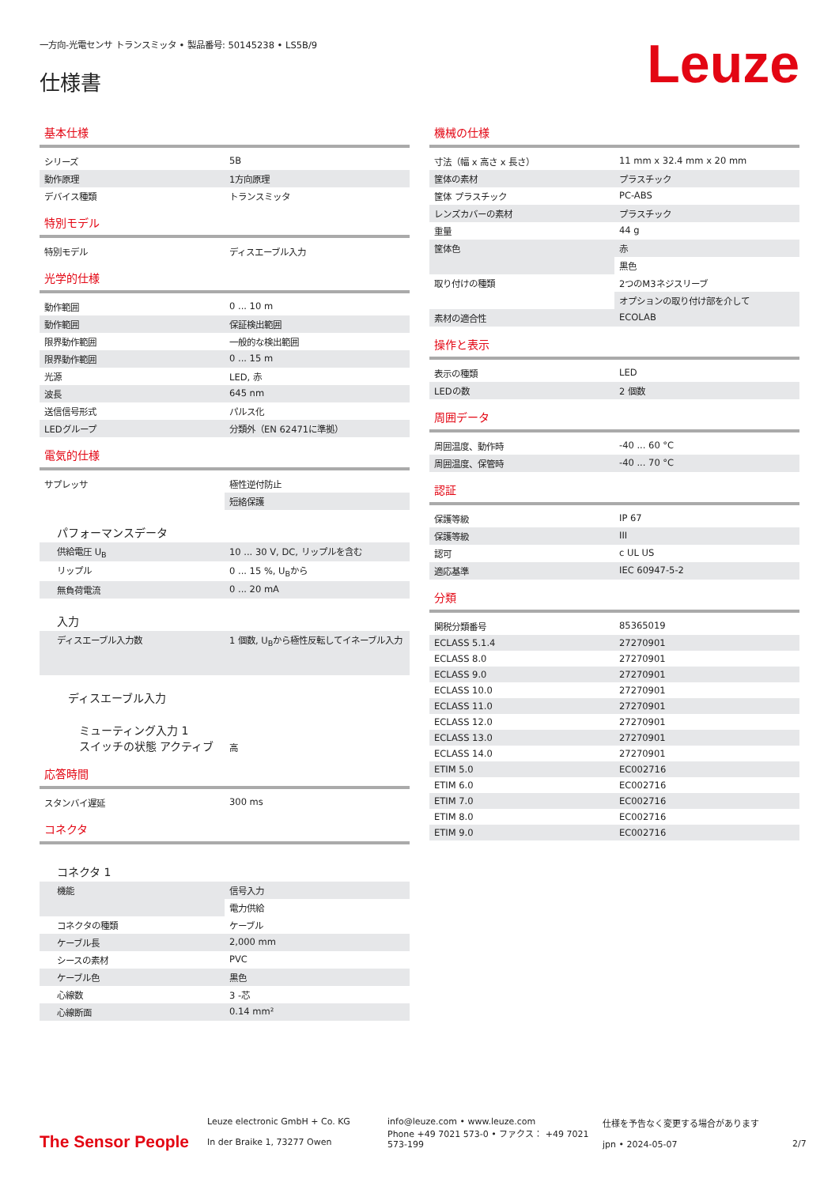一方向-光電センサ トランスミッタ • 製品番号: 50145238 • LS5B/9
仕様書
Leuze
基本仕様
| シリーズ | 5B |
| 動作原理 | 1方向原理 |
| デバイス種類 | トランスミッタ |
特別モデル
| 特別モデル | ディスエーブル入力 |
光学的仕様
| 動作範囲 | 0 ... 10 m |
| 動作範囲 | 保証検出範囲 |
| 限界動作範囲 | 一般的な検出範囲 |
| 限界動作範囲 | 0 ... 15 m |
| 光源 | LED, 赤 |
| 波長 | 645 nm |
| 送信信号形式 | パルス化 |
| LEDグループ | 分類外（EN 62471に準拠） |
電気的仕様
| サプレッサ | 極性逆付防止 |
| | 短絡保護 |
| パフォーマンスデータ | |
| 供給電圧 U<sub>B</sub> | 10 ... 30 V, DC, リップルを含む |
| リップル | 0 ... 15 %, U<sub>B</sub>から |
| 無負荷電流 | 0 ... 20 mA |
| 入力 | |
| ディスエーブル入力数 | 1 個数, U<sub>B</sub>から極性反転してイネーブル入力 |
| ディスエーブル入力 | |
| ミューティング入力 1 スイッチの状態 アクティブ | 高 |
応答時間
| スタンバイ遅延 | 300 ms |
コネクタ
| コネクタ 1 | |
| 機能 | 信号入力 |
| | 電力供給 |
| コネクタの種類 | ケーブル |
| ケーブル長 | 2,000 mm |
| シースの素材 | PVC |
| ケーブル色 | 黒色 |
| 心線数 | 3 -芯 |
| 心線断面 | 0.14 mm² |
機械の仕様
| 寸法（幅 x 高さ x 長さ） | 11 mm x 32.4 mm x 20 mm |
| 筐体の素材 | プラスチック |
| 筐体 プラスチック | PC-ABS |
| レンズカバーの素材 | プラスチック |
| 重量 | 44 g |
| 筐体色 | 赤 |
| | 黒色 |
| 取り付けの種類 | 2つのM3ネジスリーブ |
| | オプションの取り付け部を介して |
| 素材の適合性 | ECOLAB |
操作と表示
| 表示の種類 | LED |
| LEDの数 | 2 個数 |
周囲データ
| 周囲温度、動作時 | -40 ... 60 °C |
| 周囲温度、保管時 | -40 ... 70 °C |
認証
| 保護等級 | IP 67 |
| 保護等級 | III |
| 認可 | c UL US |
| 適応基準 | IEC 60947-5-2 |
分類
| 関税分類番号 | 85365019 |
| ECLASS 5.1.4 | 27270901 |
| ECLASS 8.0 | 27270901 |
| ECLASS 9.0 | 27270901 |
| ECLASS 10.0 | 27270901 |
| ECLASS 11.0 | 27270901 |
| ECLASS 12.0 | 27270901 |
| ECLASS 13.0 | 27270901 |
| ECLASS 14.0 | 27270901 |
| ETIM 5.0 | EC002716 |
| ETIM 6.0 | EC002716 |
| ETIM 7.0 | EC002716 |
| ETIM 8.0 | EC002716 |
| ETIM 9.0 | EC002716 |
The Sensor People
Leuze electronic GmbH + Co. KG
In der Braike 1, 73277 Owen
info@leuze.com • www.leuze.com
Phone +49 7021 573-0 • ファクス： +49 7021 573-199
仕様を予告なく変更する場合があります
jpn • 2024-05-07
2/7